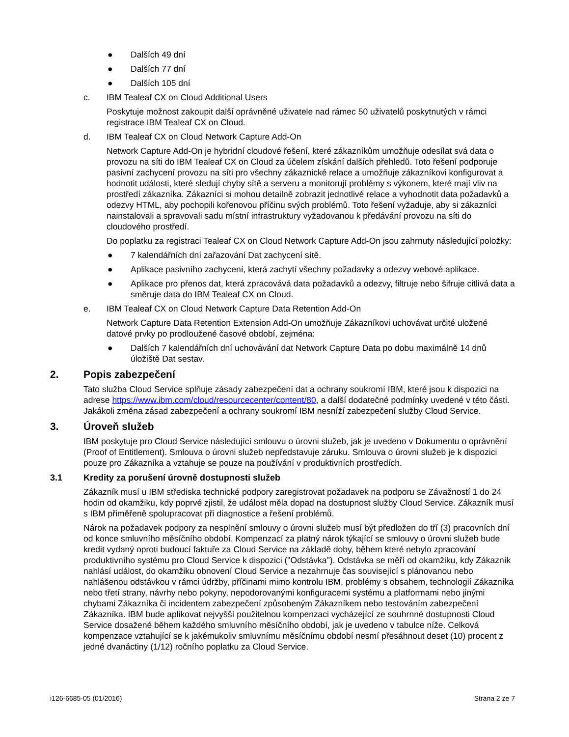● Dalších 49 dní
● Dalších 77 dní
● Dalších 105 dní
c. IBM Tealeaf CX on Cloud Additional Users
Poskytuje možnost zakoupit další oprávněné uživatele nad rámec 50 uživatelů poskytnutých v rámci registrace IBM Tealeaf CX on Cloud.
d. IBM Tealeaf CX on Cloud Network Capture Add-On
Network Capture Add-On je hybridní cloudové řešení, které zákazníkům umožňuje odesílat svá data o provozu na síti do IBM Tealeaf CX on Cloud za účelem získání dalších přehledů. Toto řešení podporuje pasivní zachycení provozu na síti pro všechny zákaznické relace a umožňuje zákazníkovi konfigurovat a hodnotit události, které sledují chyby sítě a serveru a monitorují problémy s výkonem, které mají vliv na prostředí zákazníka. Zákazníci si mohou detailně zobrazit jednotlivé relace a vyhodnotit data požadavků a odezvy HTML, aby pochopili kořenovou příčinu svých problémů. Toto řešení vyžaduje, aby si zákazníci nainstalovali a spravovali sadu místní infrastruktury vyžadovanou k předávání provozu na síti do cloudového prostředí.
Do poplatku za registraci Tealeaf CX on Cloud Network Capture Add-On jsou zahrnuty následující položky:
● 7 kalendářních dní zařazování Dat zachycení sítě.
● Aplikace pasivního zachycení, která zachytí všechny požadavky a odezvy webové aplikace.
● Aplikace pro přenos dat, která zpracovává data požadavků a odezvy, filtruje nebo šifruje citlivá data a směruje data do IBM Tealeaf CX on Cloud.
e. IBM Tealeaf CX on Cloud Network Capture Data Retention Add-On
Network Capture Data Retention Extension Add-On umožňuje Zákazníkovi uchovávat určité uložené datové prvky po prodloužené časové období, zejména:
● Dalších 7 kalendářních dní uchovávání dat Network Capture Data po dobu maximálně 14 dnů úložiště Dat sestav.
2. Popis zabezpečení
Tato služba Cloud Service splňuje zásady zabezpečení dat a ochrany soukromí IBM, které jsou k dispozici na adrese https://www.ibm.com/cloud/resourcecenter/content/80, a další dodatečné podmínky uvedené v této části. Jakákoli změna zásad zabezpečení a ochrany soukromí IBM nesníží zabezpečení služby Cloud Service.
3. Úroveň služeb
IBM poskytuje pro Cloud Service následující smlouvu o úrovni služeb, jak je uvedeno v Dokumentu o oprávnění (Proof of Entitlement). Smlouva o úrovni služeb nepředstavuje záruku. Smlouva o úrovni služeb je k dispozici pouze pro Zákazníka a vztahuje se pouze na používání v produktivních prostředích.
3.1 Kredity za porušení úrovně dostupnosti služeb
Zákazník musí u IBM střediska technické podpory zaregistrovat požadavek na podporu se Závažností 1 do 24 hodin od okamžiku, kdy poprvé zjistil, že událost měla dopad na dostupnost služby Cloud Service. Zákazník musí s IBM přiměřeně spolupracovat při diagnostice a řešení problémů.
Nárok na požadavek podpory za nesplnění smlouvy o úrovni služeb musí být předložen do tří (3) pracovních dní od konce smluvního měsíčního období. Kompenzací za platný nárok týkající se smlouvy o úrovni služeb bude kredit vydaný oproti budoucí faktuře za Cloud Service na základě doby, během které nebylo zpracování produktivního systému pro Cloud Service k dispozici ("Odstávka"). Odstávka se měří od okamžiku, kdy Zákazník nahlásí událost, do okamžiku obnovení Cloud Service a nezahrnuje čas související s plánovanou nebo nahlášenou odstávkou v rámci údržby, příčinami mimo kontrolu IBM, problémy s obsahem, technologií Zákazníka nebo třetí strany, návrhy nebo pokyny, nepodorovanými konfiguracemi systému a platformami nebo jinými chybami Zákazníka či incidentem zabezpečení způsobeným Zákazníkem nebo testováním zabezpečení Zákazníka. IBM bude aplikovat nejvyšší použitelnou kompenzaci vycházející ze souhrnné dostupnosti Cloud Service dosažené během každého smluvního měsíčního období, jak je uvedeno v tabulce níže. Celková kompenzace vztahující se k jakémukoliv smluvnímu měsíčnímu období nesmí přesáhnout deset (10) procent z jedné dvanáctiny (1/12) ročního poplatku za Cloud Service.
i126-6685-05 (01/2016) Strana 2 ze 7